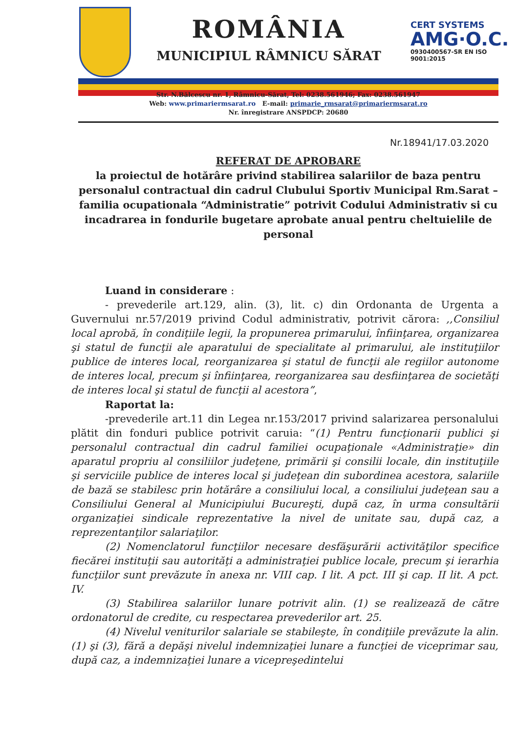ROMÂNIA
MUNICIPIUL RÂMNICU SĂRAT
CERT SYSTEMS
AMG·O.C.
0930400567-SR EN ISO 9001:2015
Str. N.Bălcescu nr. 1, Râmnicu-Sărat, Tel: 0238.561946; Fax: 0238.561947
Web: www.primariermsarat.ro E-mail: primarie_rmsarat@primariermsarat.ro
Nr. înregistrare ANSPDCP: 20680
Nr.18941/17.03.2020
REFERAT DE APROBARE
la proiectul de hotărâre privind stabilirea salariilor de baza pentru personalul contractual din cadrul Clubului Sportiv Municipal Rm.Sarat – familia ocupationala “Administratie” potrivit Codului Administrativ si cu incadrarea in fondurile bugetare aprobate anual pentru cheltuielile de personal
Luand in considerare :
- prevederile art.129, alin. (3), lit. c) din Ordonanta de Urgenta a Guvernului nr.57/2019 privind Codul administrativ, potrivit cărora: ,,Consiliul local aprobă, în condiţiile legii, la propunerea primarului, înfiinţarea, organizarea şi statul de funcţii ale aparatului de specialitate al primarului, ale instituţiilor publice de interes local, reorganizarea şi statul de funcţii ale regiilor autonome de interes local, precum şi înfiinţarea, reorganizarea sau desfiinţarea de societăţi de interes local şi statul de funcţii al acestora”,
Raportat la:
-prevederile art.11 din Legea nr.153/2017 privind salarizarea personalului plătit din fonduri publice potrivit caruia: “(1) Pentru funcţionarii publici şi personalul contractual din cadrul familiei ocupaţionale «Administraţie» din aparatul propriu al consiliilor judeţene, primării şi consilii locale, din instituţiile şi serviciile publice de interes local şi judeţean din subordinea acestora, salariile de bază se stabilesc prin hotărâre a consiliului local, a consiliului judeţean sau a Consiliului General al Municipiului Bucureşti, după caz, în urma consultării organizaţiei sindicale reprezentative la nivel de unitate sau, după caz, a reprezentanţilor salariaţilor.
(2) Nomenclatorul funcţiilor necesare desfăşurării activităţilor specifice fiecărei instituţii sau autorităţi a administraţiei publice locale, precum şi ierarhia funcţiilor sunt prevăzute în anexa nr. VIII cap. I lit. A pct. III şi cap. II lit. A pct. IV.
(3) Stabilirea salariilor lunare potrivit alin. (1) se realizează de către ordonatorul de credite, cu respectarea prevederilor art. 25.
(4) Nivelul veniturilor salariale se stabileşte, în condiţiile prevăzute la alin. (1) şi (3), fără a depăşi nivelul indemnizaţiei lunare a funcţiei de viceprimar sau, după caz, a indemnizaţiei lunare a vicepreşedintelui